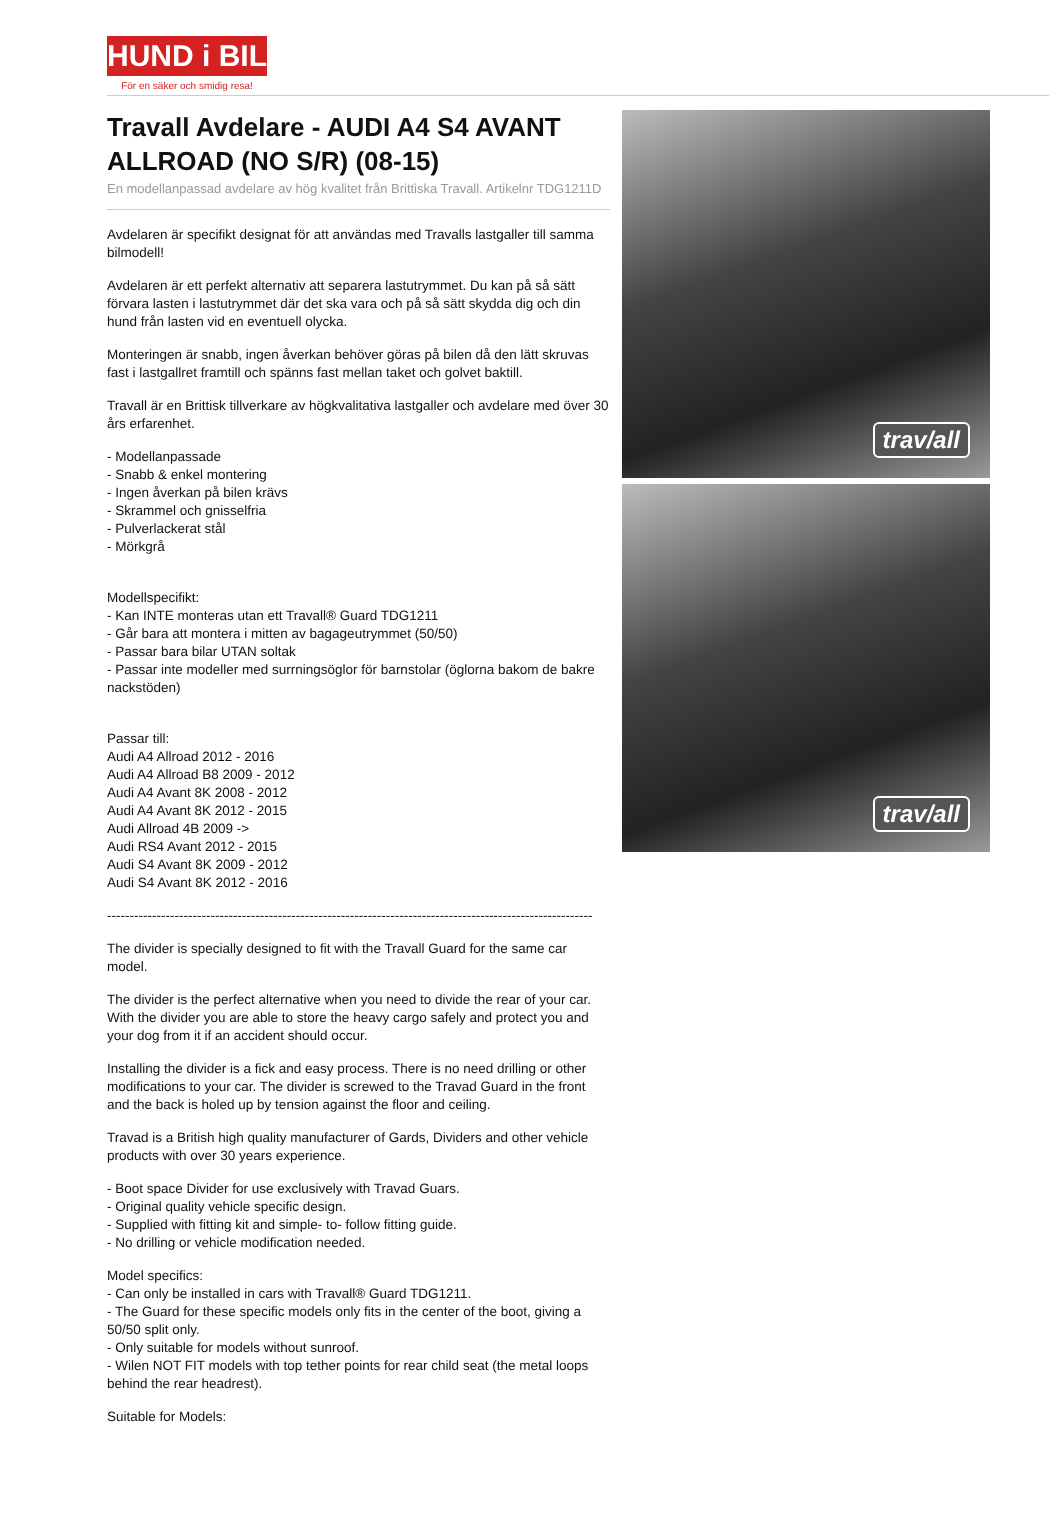HUND i BIL
För en säker och smidig resa!
Travall Avdelare - AUDI A4 S4 AVANT ALLROAD (NO S/R) (08-15)
En modellanpassad avdelare av hög kvalitet från Brittiska Travall. Artikelnr TDG1211D
Avdelaren är specifikt designat för att användas med Travalls lastgaller till samma bilmodell!
Avdelaren är ett perfekt alternativ att separera lastutrymmet. Du kan på så sätt förvara lasten i lastutrymmet där det ska vara och på så sätt skydda dig och din hund från lasten vid en eventuell olycka.
Monteringen är snabb, ingen åverkan behöver göras på bilen då den lätt skruvas fast i lastgallret framtill och spänns fast mellan taket och golvet baktill.
Travall är en Brittisk tillverkare av högkvalitativa lastgaller och avdelare med över 30 års erfarenhet.
- Modellanpassade
- Snabb & enkel montering
- Ingen åverkan på bilen krävs
- Skrammel och gnisselfria
- Pulverlackerat stål
- Mörkgrå
Modellspecifikt:
- Kan INTE monteras utan ett Travall® Guard TDG1211
- Går bara att montera i mitten av bagageutrymmet (50/50)
- Passar bara bilar UTAN soltak
- Passar inte modeller med surrningsöglor för barnstolar (öglorna bakom de bakre nackstöden)
Passar till:
Audi A4 Allroad 2012 - 2016
Audi A4 Allroad B8 2009 - 2012
Audi A4 Avant 8K 2008 - 2012
Audi A4 Avant 8K 2012 - 2015
Audi Allroad 4B 2009 ->
Audi RS4 Avant 2012 - 2015
Audi S4 Avant 8K 2009 - 2012
Audi S4 Avant 8K 2012 - 2016
------------------------------------------------------------------------------------------------------------
The divider is specially designed to fit with the Travall Guard for the same car model.
The divider is the perfect alternative when you need to divide the rear of your car. With the divider you are able to store the heavy cargo safely and protect you and your dog from it if an accident should occur.
Installing the divider is a fick and easy process. There is no need drilling or other modifications to your car. The divider is screwed to the Travad Guard in the front and the back is holed up by tension against the floor and ceiling.
Travad is a British high quality manufacturer of Gards, Dividers and other vehicle products with over 30 years experience.
- Boot space Divider for use exclusively with Travad Guars.
- Original quality vehicle specific design.
- Supplied with fitting kit and simple- to- follow fitting guide.
- No drilling or vehicle modification needed.
Model specifics:
- Can only be installed in cars with Travall® Guard TDG1211.
- The Guard for these specific models only fits in the center of the boot, giving a 50/50 split only.
- Only suitable for models without sunroof.
- Wilen NOT FIT models with top tether points for rear child seat (the metal loops behind the rear headrest).
Suitable for Models:
trav/all
trav/all